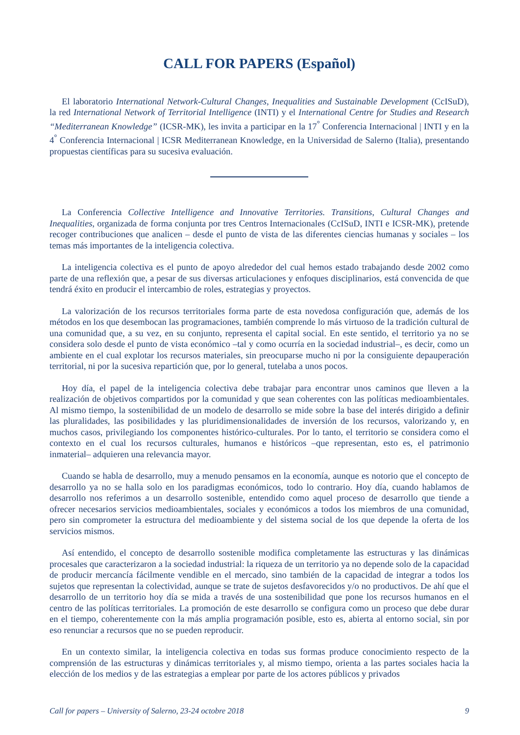CALL FOR PAPERS (Español)
El laboratorio International Network-Cultural Changes, Inequalities and Sustainable Development (CcISuD), la red International Network of Territorial Intelligence (INTI) y el International Centre for Studies and Research “Mediterranean Knowledge” (ICSR-MK), les invita a participar en la 17<sup>°</sup> Conferencia Internacional | INTI y en la 4<sup>°</sup> Conferencia Internacional | ICSR Mediterranean Knowledge, en la Universidad de Salerno (Italia), presentando propuestas científicas para su sucesiva evaluación.
La Conferencia Collective Intelligence and Innovative Territories. Transitions, Cultural Changes and Inequalities, organizada de forma conjunta por tres Centros Internacionales (CcISuD, INTI e ICSR-MK), pretende recoger contribuciones que analicen – desde el punto de vista de las diferentes ciencias humanas y sociales – los temas más importantes de la inteligencia colectiva.
La inteligencia colectiva es el punto de apoyo alrededor del cual hemos estado trabajando desde 2002 como parte de una reflexión que, a pesar de sus diversas articulaciones y enfoques disciplinarios, está convencida de que tendrá éxito en producir el intercambio de roles, estrategias y proyectos.
La valorización de los recursos territoriales forma parte de esta novedosa configuración que, además de los métodos en los que desembocan las programaciones, también comprende lo más virtuoso de la tradición cultural de una comunidad que, a su vez, en su conjunto, representa el capital social. En este sentido, el territorio ya no se considera solo desde el punto de vista económico –tal y como ocurría en la sociedad industrial–, es decir, como un ambiente en el cual explotar los recursos materiales, sin preocuparse mucho ni por la consiguiente depauperación territorial, ni por la sucesiva repartición que, por lo general, tutelaba a unos pocos.
Hoy día, el papel de la inteligencia colectiva debe trabajar para encontrar unos caminos que lleven a la realización de objetivos compartidos por la comunidad y que sean coherentes con las políticas medioambientales. Al mismo tiempo, la sostenibilidad de un modelo de desarrollo se mide sobre la base del interés dirigido a definir las pluralidades, las posibilidades y las pluridimensionalidades de inversión de los recursos, valorizando y, en muchos casos, privilegiando los componentes histórico-culturales. Por lo tanto, el territorio se considera como el contexto en el cual los recursos culturales, humanos e históricos –que representan, esto es, el patrimonio inmaterial– adquieren una relevancia mayor.
Cuando se habla de desarrollo, muy a menudo pensamos en la economía, aunque es notorio que el concepto de desarrollo ya no se halla solo en los paradigmas económicos, todo lo contrario. Hoy día, cuando hablamos de desarrollo nos referimos a un desarrollo sostenible, entendido como aquel proceso de desarrollo que tiende a ofrecer necesarios servicios medioambientales, sociales y económicos a todos los miembros de una comunidad, pero sin comprometer la estructura del medioambiente y del sistema social de los que depende la oferta de los servicios mismos.
Así entendido, el concepto de desarrollo sostenible modifica completamente las estructuras y las dinámicas procesales que caracterizaron a la sociedad industrial: la riqueza de un territorio ya no depende solo de la capacidad de producir mercancía fácilmente vendible en el mercado, sino también de la capacidad de integrar a todos los sujetos que representan la colectividad, aunque se trate de sujetos desfavorecidos y/o no productivos. De ahí que el desarrollo de un territorio hoy día se mida a través de una sostenibilidad que pone los recursos humanos en el centro de las políticas territoriales. La promoción de este desarrollo se configura como un proceso que debe durar en el tiempo, coherentemente con la más amplia programación posible, esto es, abierta al entorno social, sin por eso renunciar a recursos que no se pueden reproducir.
En un contexto similar, la inteligencia colectiva en todas sus formas produce conocimiento respecto de la comprensión de las estructuras y dinámicas territoriales y, al mismo tiempo, orienta a las partes sociales hacia la elección de los medios y de las estrategias a emplear por parte de los actores públicos y privados
Call for papers – University of Salerno, 23-24 octobre 2018 9